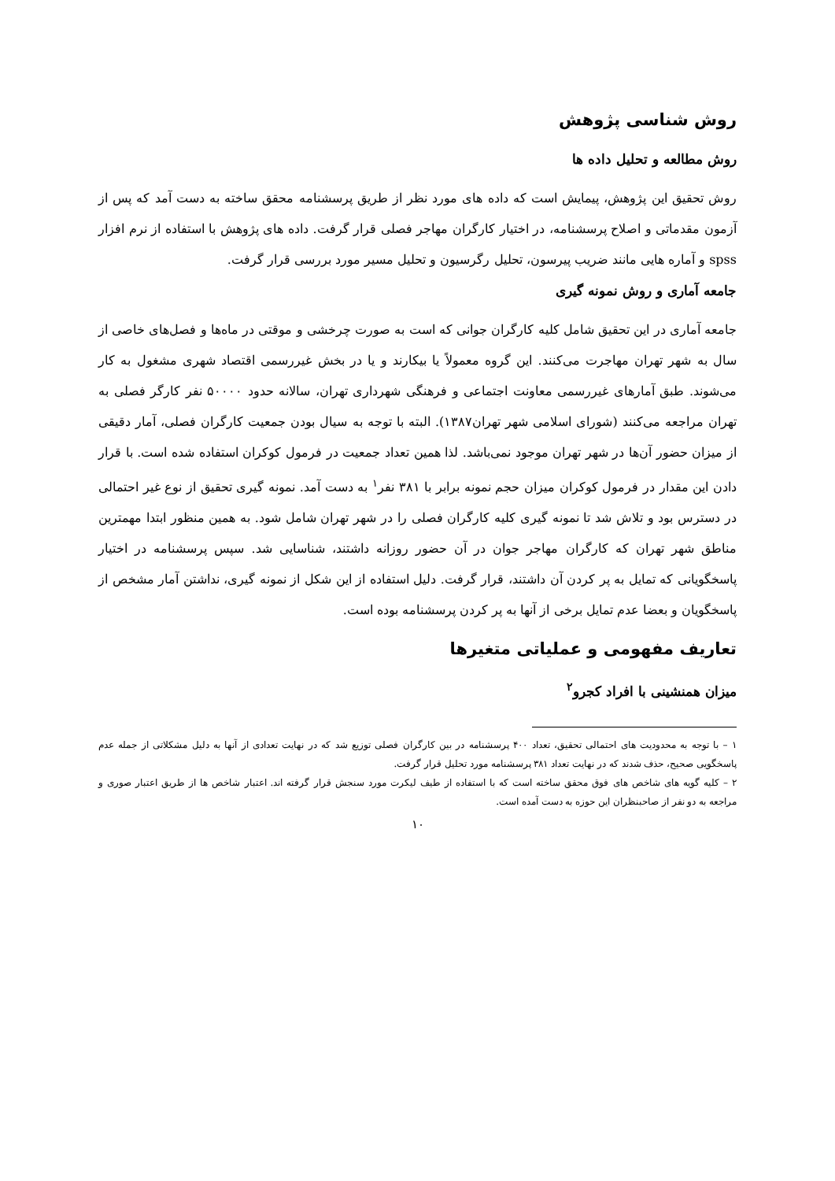روش شناسی پژوهش
روش مطالعه و تحلیل داده ها
روش تحقیق این پژوهش، پیمایش است که داده های مورد نظر از طریق پرسشنامه محقق ساخته به دست آمد که پس از آزمون مقدماتی و اصلاح پرسشنامه، در اختیار کارگران مهاجر فصلی قرار گرفت. داده های پژوهش با استفاده از نرم افزار spss و آماره هایی مانند ضریب پیرسون، تحلیل رگرسیون و تحلیل مسیر مورد بررسی قرار گرفت.
جامعه آماری و روش نمونه گیری
جامعه آماری در این تحقیق شامل کلیه کارگران جوانی که است به صورت چرخشی و موقتی در ماه‌ها و فصل‌های خاصی از سال به شهر تهران مهاجرت می‌کنند. این گروه معمولاً یا بیکارند و یا در بخش غیررسمی اقتصاد شهری مشغول به کار می‌شوند. طبق آمارهای غیررسمی معاونت اجتماعی و فرهنگی شهرداری تهران، سالانه حدود ۵۰۰۰۰ نفر کارگر فصلی به تهران مراجعه می‌کنند (شورای اسلامی شهر تهران۱۳۸۷). البته با توجه به سیال بودن جمعیت کارگران فصلی، آمار دقیقی از میزان حضور آن‌ها در شهر تهران موجود نمی‌باشد. لذا همین تعداد جمعیت در فرمول کوکران استفاده شده است. با قرار دادن این مقدار در فرمول کوکران میزان حجم نمونه برابر با ۳۸۱ نفر<sup>۱</sup> به دست آمد. نمونه گیری تحقیق از نوع غیر احتمالی در دسترس بود و تلاش شد تا نمونه گیری کلیه کارگران فصلی را در شهر تهران شامل شود. به همین منظور ابتدا مهمترین مناطق شهر تهران که کارگران مهاجر جوان در آن حضور روزانه داشتند، شناسایی شد. سپس پرسشنامه در اختیار پاسخگویانی که تمایل به پر کردن آن داشتند، قرار گرفت. دلیل استفاده از این شکل از نمونه گیری، نداشتن آمار مشخص از پاسخگویان و بعضا عدم تمایل برخی از آنها به پر کردن پرسشنامه بوده است.
تعاریف مفهومی و عملیاتی متغیرها
میزان همنشینی با افراد کجرو<sup>۲</sup>
۱ – با توجه به محدودیت های احتمالی تحقیق، تعداد ۴۰۰ پرسشنامه در بین کارگران فصلی توزیع شد که در نهایت تعدادی از آنها به دلیل مشکلاتی از جمله عدم پاسخگویی صحیح، حذف شدند که در نهایت تعداد ۳۸۱ پرسشنامه مورد تحلیل قرار گرفت.
۲ – کلیه گویه های شاخص های فوق محقق ساخته است که با استفاده از طیف لیکرت مورد سنجش قرار گرفته اند. اعتبار شاخص ها از طریق اعتبار صوری و مراجعه به دو نفر از صاحبنظران این حوزه به دست آمده است.
۱۰